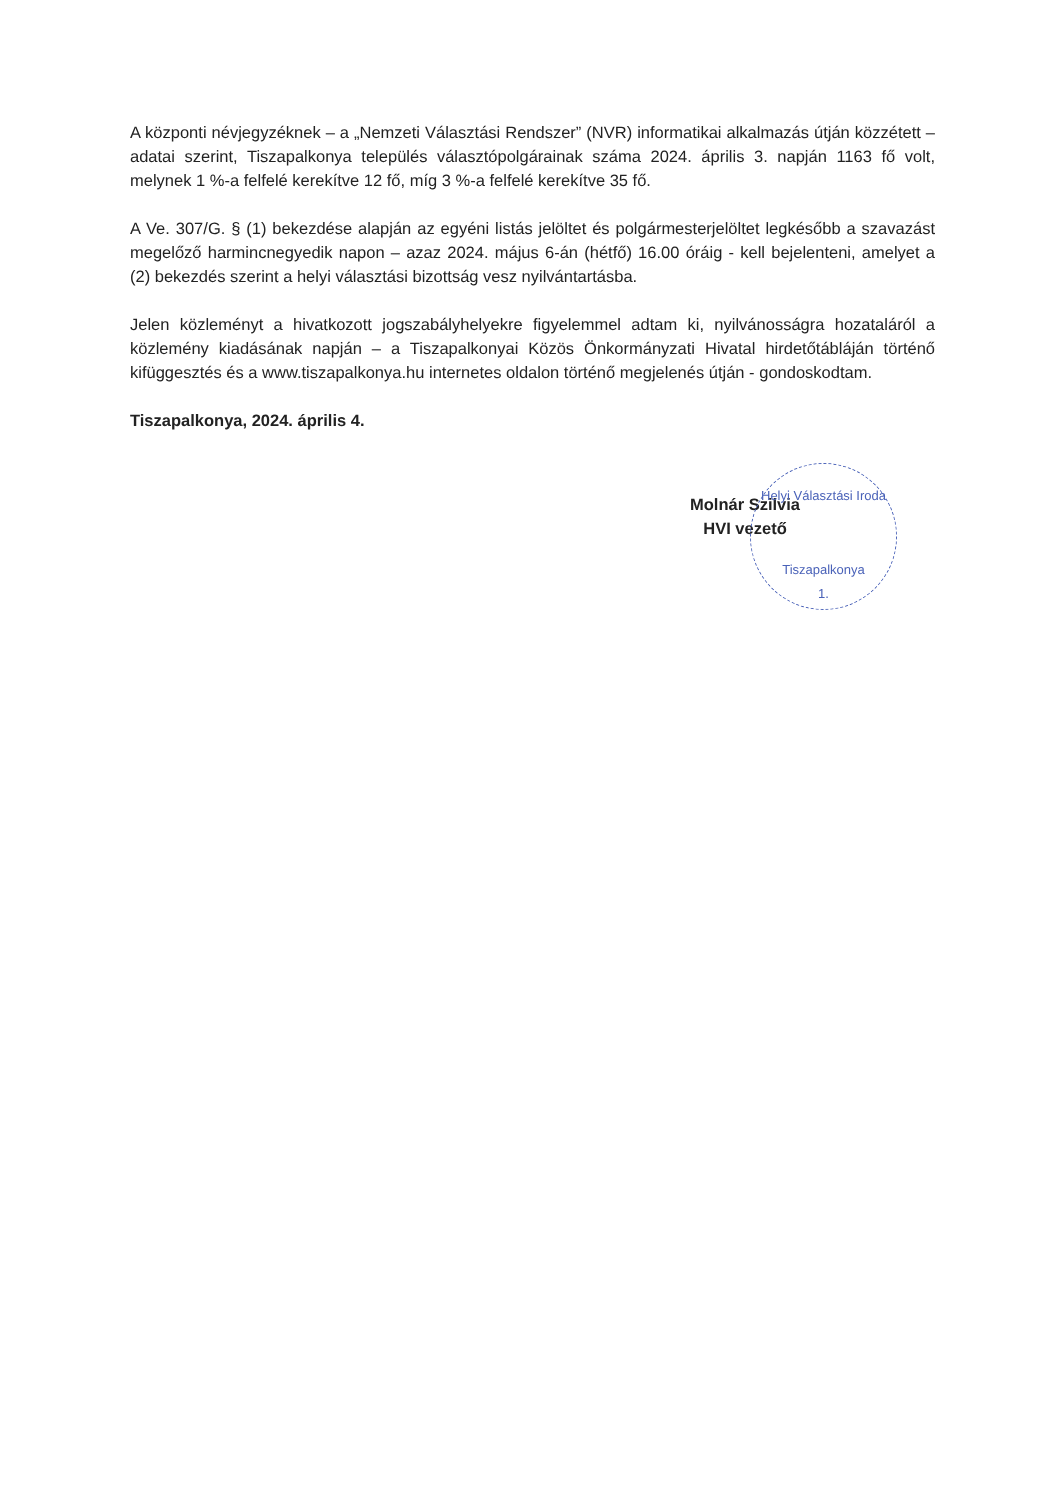A központi névjegyzéknek – a „Nemzeti Választási Rendszer” (NVR) informatikai alkalmazás útján közzétett – adatai szerint, Tiszapalkonya település választópolgárainak száma 2024. április 3. napján 1163 fő volt, melynek 1 %-a felfelé kerekítve 12 fő, míg 3 %-a felfelé kerekítve 35 fő.
A Ve. 307/G. § (1) bekezdése alapján az egyéni listás jelöltet és polgármesterjelöltet legkésőbb a szavazást megelőző harmincnegyedik napon – azaz 2024. május 6-án (hétfő) 16.00 óráig - kell bejelenteni, amelyet a (2) bekezdés szerint a helyi választási bizottság vesz nyilvántartásba.
Jelen közleményt a hivatkozott jogszabályhelyekre figyelemmel adtam ki, nyilvánosságra hozataláról a közlemény kiadásának napján – a Tiszapalkonyai Közös Önkormányzati Hivatal hirdetőtábláján történő kifüggesztés és a www.tiszapalkonya.hu internetes oldalon történő megjelenés útján - gondoskodtam.
Tiszapalkonya, 2024. április 4.
Molnár Szilvia
HVI vezető
Helyi Választási Iroda
Tiszapalkonya
1.